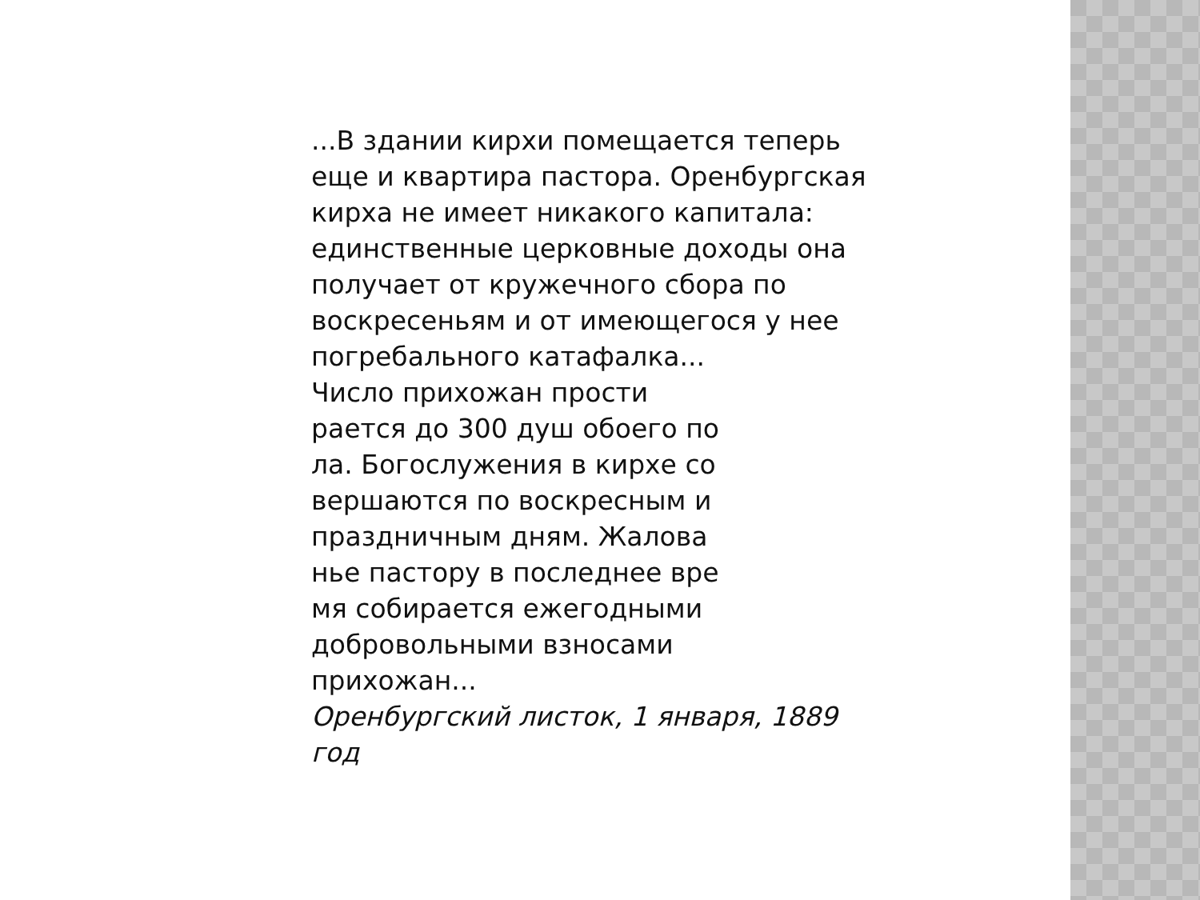...В здании кирхи помещается теперь
еще и квартира пастора. Оренбургская
кирха не имеет никакого капитала:
единственные церковные доходы она
получает от кружечного сбора по
воскресеньям и от имеющегося у нее
погребального катафалка...
Число прихожан прости
рается до 300 душ обоего по
ла. Богослужения в кирхе со
вершаются по воскресным и
праздничным дням. Жалова
нье пастору в последнее вре
мя собирается ежегодными
добровольными взносами
прихожан...
Оренбургский листок, 1 января, 1889
год